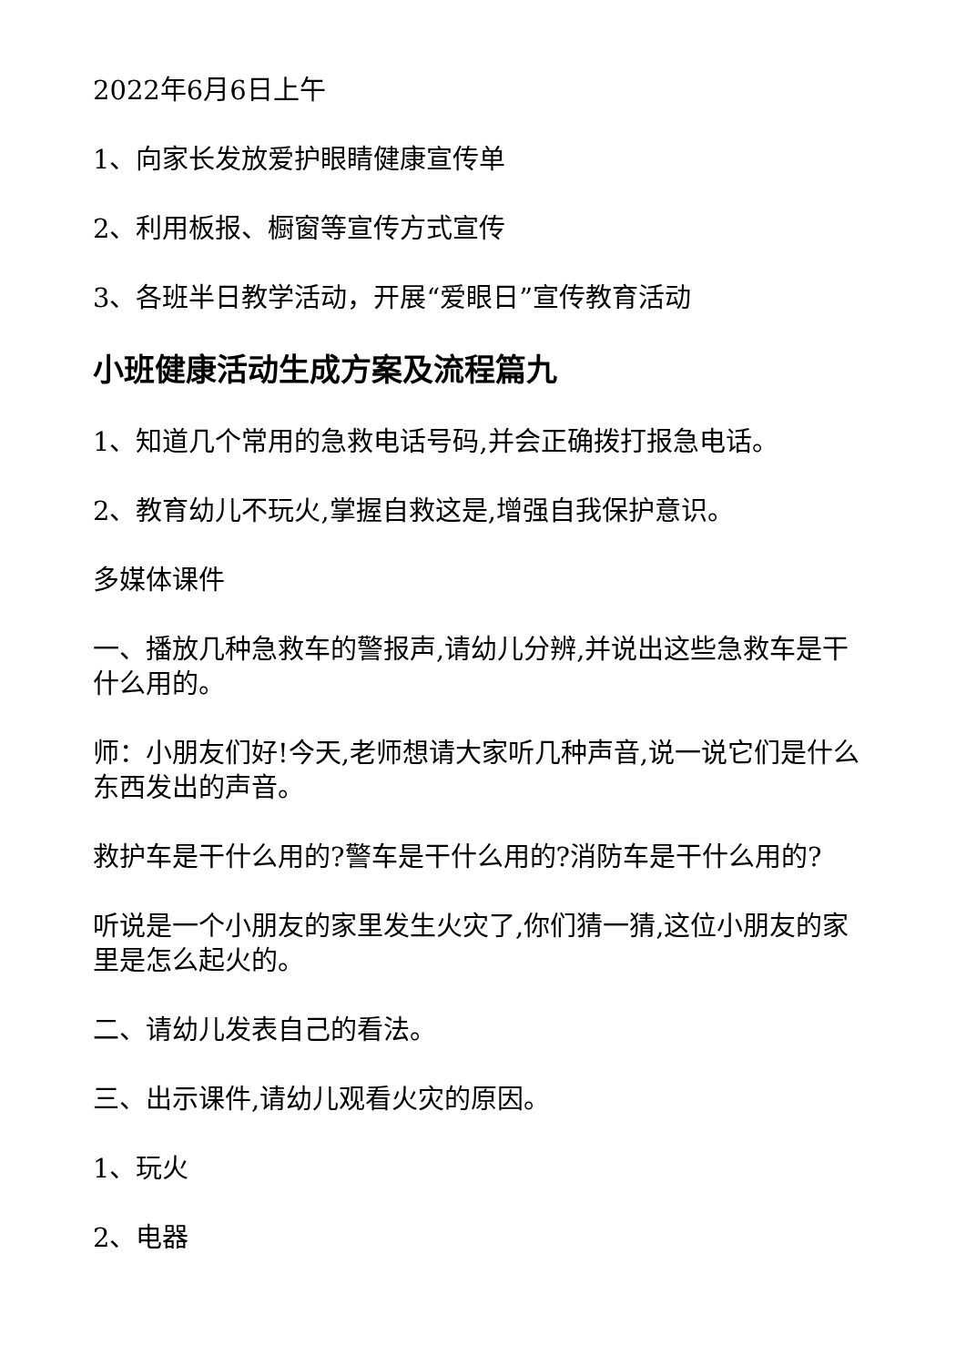2022年6月6日上午
1、向家长发放爱护眼睛健康宣传单
2、利用板报、橱窗等宣传方式宣传
3、各班半日教学活动，开展“爱眼日”宣传教育活动
小班健康活动生成方案及流程篇九
1、知道几个常用的急救电话号码,并会正确拨打报急电话。
2、教育幼儿不玩火,掌握自救这是,增强自我保护意识。
多媒体课件
一、播放几种急救车的警报声,请幼儿分辨,并说出这些急救车是干什么用的。
师：小朋友们好!今天,老师想请大家听几种声音,说一说它们是什么东西发出的声音。
救护车是干什么用的?警车是干什么用的?消防车是干什么用的?
听说是一个小朋友的家里发生火灾了,你们猜一猜,这位小朋友的家里是怎么起火的。
二、请幼儿发表自己的看法。
三、出示课件,请幼儿观看火灾的原因。
1、玩火
2、电器